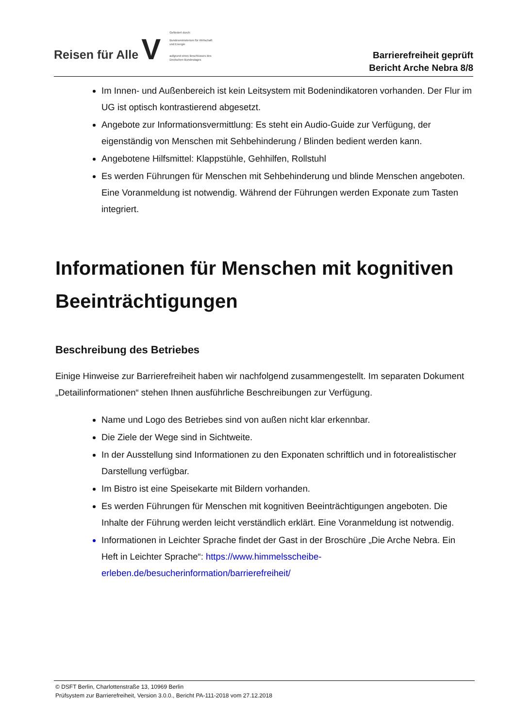Reisen für Alle V
Gefördert durch:
Bundesministerium für Wirtschaft und Energie
aufgrund eines Beschlusses des Deutschen Bundestages
Barrierefreiheit geprüft
Bericht Arche Nebra 8/8
Im Innen- und Außenbereich ist kein Leitsystem mit Bodenindikatoren vorhanden. Der Flur im UG ist optisch kontrastierend abgesetzt.
Angebote zur Informationsvermittlung: Es steht ein Audio-Guide zur Verfügung, der eigenständig von Menschen mit Sehbehinderung / Blinden bedient werden kann.
Angebotene Hilfsmittel: Klappstühle, Gehhilfen, Rollstuhl
Es werden Führungen für Menschen mit Sehbehinderung und blinde Menschen angeboten. Eine Voranmeldung ist notwendig. Während der Führungen werden Exponate zum Tasten integriert.
Informationen für Menschen mit kognitiven Beeinträchtigungen
Beschreibung des Betriebes
Einige Hinweise zur Barrierefreiheit haben wir nachfolgend zusammengestellt. Im separaten Dokument „Detailinformationen“ stehen Ihnen ausführliche Beschreibungen zur Verfügung.
Name und Logo des Betriebes sind von außen nicht klar erkennbar.
Die Ziele der Wege sind in Sichtweite.
In der Ausstellung sind Informationen zu den Exponaten schriftlich und in fotorealistischer Darstellung verfügbar.
Im Bistro ist eine Speisekarte mit Bildern vorhanden.
Es werden Führungen für Menschen mit kognitiven Beeinträchtigungen angeboten. Die Inhalte der Führung werden leicht verständlich erklärt. Eine Voranmeldung ist notwendig.
Informationen in Leichter Sprache findet der Gast in der Broschüre „Die Arche Nebra. Ein Heft in Leichter Sprache“: https://www.himmelsscheibe-erleben.de/besucherinformation/barrierefreiheit/
© DSFT Berlin, Charlottenstraße 13, 10969 Berlin
Prüfsystem zur Barrierefreiheit, Version 3.0.0., Bericht PA-111-2018 vom 27.12.2018